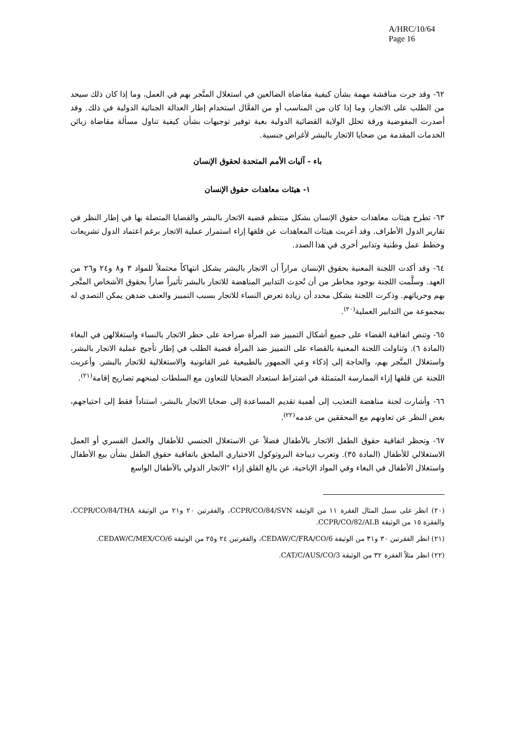A/HRC/10/64
Page 16
٦٢- وقد جرت مناقشة مهمة بشأن كيفية مقاضاة الضالعين في استغلال المتَّجر بهم في العمل، وما إذا كان ذلك سيحد من الطلب على الاتجار، وما إذا كان من المناسب أو من الفعَّال استخدام إطار العدالة الجنائية الدولية في ذلك. وقد أصدرت المفوضية ورقة تحلل الولاية القضائية الدولية بغية توفير توجيهات بشأن كيفية تناول مسألة مقاضاة زبائن الخدمات المقدمة من ضحايا الاتجار بالبشر لأغراض جنسية.
باء - آليات الأمم المتحدة لحقوق الإنسان
١- هيئات معاهدات حقوق الإنسان
٦٣- تطرح هيئات معاهدات حقوق الإنسان بشكل منتظم قضية الاتجار بالبشر والقضايا المتصلة بها في إطار النظر في تقارير الدول الأطراف. وقد أعربت هيئات المعاهدات عن قلقها إزاء استمرار عملية الاتجار برغم اعتماد الدول تشريعات وخطط عمل وطنية وتدابير أخرى في هذا الصدد.
٦٤- وقد أكدت اللجنة المعنية بحقوق الإنسان مراراً أن الاتجار بالبشر يشكل انتهاكاً محتملاً للمواد ٣ و٨ و٢٤ و٢٦ من العهد. وسلَّمت اللجنة بوجود مخاطر من أن تُحدِث التدابير المناهضة للاتجار بالبشر تأثيراً ضاراً بحقوق الأشخاص المتَّجر بهم وحرياتهم. وذكرت اللجنة بشكل محدد أن زيادة تعرض النساء للاتجار بسبب التمييز والعنف ضدهن يمكن التصدي له بمجموعة من التدابير العملية<sup>(٢٠)</sup>.
٦٥- وتنص اتفاقية القضاء على جميع أشكال التمييز ضد المرأة صراحة على حظر الاتجار بالنساء واستغلالهن في البغاء (المادة ٦). وتناولت اللجنة المعنية بالقضاء على التمييز ضد المرأة قضية الطلب في إطار تأجيج عملية الاتجار بالبشر، واستغلال المتَّجر بهم، والحاجة إلى إذكاء وعي الجمهور بالطبيعية غير القانونية والاستغلالية للاتجار بالبشر. وأعربت اللجنة عن قلقها إزاء الممارسة المتمثلة في اشتراط استعداد الضحايا للتعاون مع السلطات لمنحهم تصاريح إقامة<sup>(٢١)</sup>.
٦٦- وأشارت لجنة مناهضة التعذيب إلى أهمية تقديم المساعدة إلى ضحايا الاتجار بالبشر، استناداً فقط إلى احتياجهم، بغض النظر عن تعاونهم مع المحققين من عدمه<sup>(٢٢)</sup>.
٦٧- وتحظر اتفاقية حقوق الطفل الاتجار بالأطفال فضلاً عن الاستغلال الجنسي للأطفال والعمل القسري أو العمل الاستغلالي للأطفال (المادة ٣٥). وتعرب ديباجة البروتوكول الاختياري الملحق باتفاقية حقوق الطفل بشأن بيع الأطفال واستغلال الأطفال في البغاء وفي المواد الإباحية، عن بالغ القلق إزاء "الاتجار الدولي بالأطفال الواسع
(٢٠) انظر على سبيل المثال الفقرة ١١ من الوثيقة CCPR/CO/84/SVN، والفقرتين ٢٠ و٢١ من الوثيقة CCPR/CO/84/THA، والفقرة ١٥ من الوثيقة CCPR/CO/82/ALB.
(٢١) انظر الفقرتين ٣٠ و٣١ من الوثيقة CEDAW/C/FRA/CO/6، والفقرتين ٢٤ و٢٥ من الوثيقة CEDAW/C/MEX/CO/6.
(٢٢) انظر مثلاً الفقرة ٣٢ من الوثيقة CAT/C/AUS/CO/3.